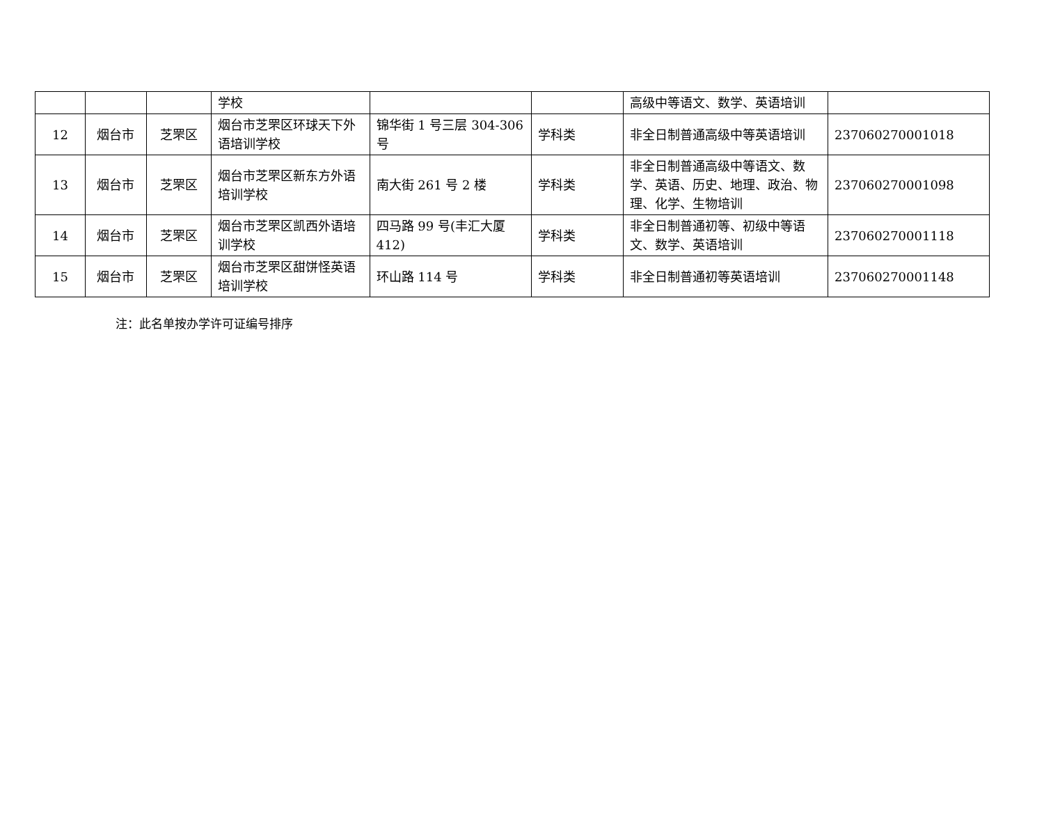| | | | 学校 | | | 高级中等语文、数学、英语培训 | |
| 12 | 烟台市 | 芝罘区 | 烟台市芝罘区环球天下外语培训学校 | 锦华街 1 号三层 304-306 号 | 学科类 | 非全日制普通高级中等英语培训 | 237060270001018 |
| 13 | 烟台市 | 芝罘区 | 烟台市芝罘区新东方外语培训学校 | 南大街 261 号 2 楼 | 学科类 | 非全日制普通高级中等语文、数学、英语、历史、地理、政治、物理、化学、生物培训 | 237060270001098 |
| 14 | 烟台市 | 芝罘区 | 烟台市芝罘区凯西外语培训学校 | 四马路 99 号(丰汇大厦412) | 学科类 | 非全日制普通初等、初级中等语文、数学、英语培训 | 237060270001118 |
| 15 | 烟台市 | 芝罘区 | 烟台市芝罘区甜饼怪英语培训学校 | 环山路 114 号 | 学科类 | 非全日制普通初等英语培训 | 237060270001148 |
注：此名单按办学许可证编号排序